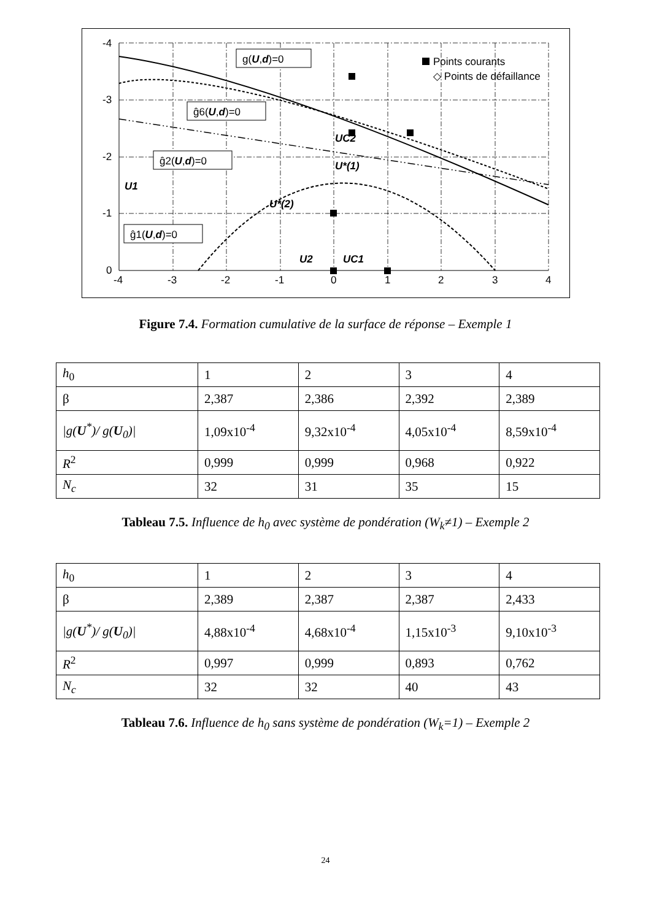-4
-3
-2
-1
0
-4
-3
-2
-1
0
1
2
3
4
g(U,d)=0
ĝ6(U,d)=0
ĝ2(U,d)=0
ĝ1(U,d)=0
Points courants
◇ Points de défaillance
U1
U2
UC1
UC2
U*(1)
U*(2)
Figure 7.4. Formation cumulative de la surface de réponse – Exemple 1
| h<sub>0</sub> | 1 | 2 | 3 | 4 |
| β | 2,387 | 2,386 | 2,392 | 2,389 |
| /g( U<sup>*</sup>)/ g( U<sub>0</sub>)/ | 1,09x10<sup>-4</sup> | 9,32x10<sup>-4</sup> | 4,05x10<sup>-4</sup> | 8,59x10<sup>-4</sup> |
| R<sup>2</sup> | 0,999 | 0,999 | 0,968 | 0,922 |
| N<sub>c</sub> | 32 | 31 | 35 | 15 |
Tableau 7.5. Influence de h<sub>0</sub> avec système de pondération (W<sub>k</sub>≠1) – Exemple 2
| h<sub>0</sub> | 1 | 2 | 3 | 4 |
| β | 2,389 | 2,387 | 2,387 | 2,433 |
| /g( U<sup>*</sup>)/ g( U<sub>0</sub>)/ | 4,88x10<sup>-4</sup> | 4,68x10<sup>-4</sup> | 1,15x10<sup>-3</sup> | 9,10x10<sup>-3</sup> |
| R<sup>2</sup> | 0,997 | 0,999 | 0,893 | 0,762 |
| N<sub>c</sub> | 32 | 32 | 40 | 43 |
Tableau 7.6. Influence de h<sub>0</sub> sans système de pondération (W<sub>k</sub>=1) – Exemple 2
24